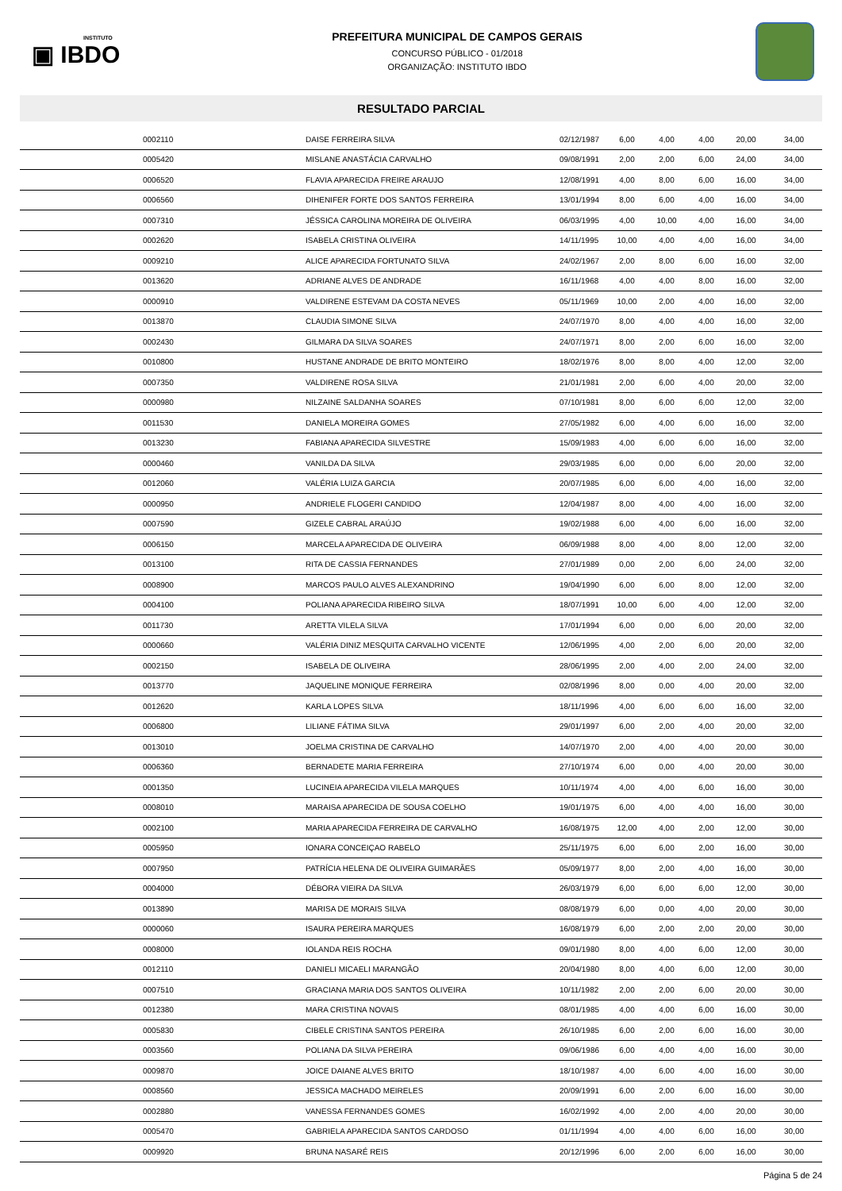INSTITUTO
▣ IBDO
PREFEITURA MUNICIPAL DE CAMPOS GERAIS
CONCURSO PÚBLICO - 01/2018
ORGANIZAÇÃO: INSTITUTO IBDO
RESULTADO PARCIAL
| | 0002110 | DAISE FERREIRA SILVA | 02/12/1987 | 6,00 | 4,00 | 4,00 | 20,00 | 34,00 |
| | 0005420 | MISLANE ANASTÁCIA CARVALHO | 09/08/1991 | 2,00 | 2,00 | 6,00 | 24,00 | 34,00 |
| | 0006520 | FLAVIA APARECIDA FREIRE ARAUJO | 12/08/1991 | 4,00 | 8,00 | 6,00 | 16,00 | 34,00 |
| | 0006560 | DIHENIFER FORTE DOS SANTOS FERREIRA | 13/01/1994 | 8,00 | 6,00 | 4,00 | 16,00 | 34,00 |
| | 0007310 | JÉSSICA CAROLINA MOREIRA DE OLIVEIRA | 06/03/1995 | 4,00 | 10,00 | 4,00 | 16,00 | 34,00 |
| | 0002620 | ISABELA CRISTINA OLIVEIRA | 14/11/1995 | 10,00 | 4,00 | 4,00 | 16,00 | 34,00 |
| | 0009210 | ALICE APARECIDA FORTUNATO SILVA | 24/02/1967 | 2,00 | 8,00 | 6,00 | 16,00 | 32,00 |
| | 0013620 | ADRIANE ALVES DE ANDRADE | 16/11/1968 | 4,00 | 4,00 | 8,00 | 16,00 | 32,00 |
| | 0000910 | VALDIRENE ESTEVAM DA COSTA NEVES | 05/11/1969 | 10,00 | 2,00 | 4,00 | 16,00 | 32,00 |
| | 0013870 | CLAUDIA SIMONE SILVA | 24/07/1970 | 8,00 | 4,00 | 4,00 | 16,00 | 32,00 |
| | 0002430 | GILMARA DA SILVA SOARES | 24/07/1971 | 8,00 | 2,00 | 6,00 | 16,00 | 32,00 |
| | 0010800 | HUSTANE ANDRADE DE BRITO MONTEIRO | 18/02/1976 | 8,00 | 8,00 | 4,00 | 12,00 | 32,00 |
| | 0007350 | VALDIRENE ROSA SILVA | 21/01/1981 | 2,00 | 6,00 | 4,00 | 20,00 | 32,00 |
| | 0000980 | NILZAINE SALDANHA SOARES | 07/10/1981 | 8,00 | 6,00 | 6,00 | 12,00 | 32,00 |
| | 0011530 | DANIELA MOREIRA GOMES | 27/05/1982 | 6,00 | 4,00 | 6,00 | 16,00 | 32,00 |
| | 0013230 | FABIANA APARECIDA SILVESTRE | 15/09/1983 | 4,00 | 6,00 | 6,00 | 16,00 | 32,00 |
| | 0000460 | VANILDA DA SILVA | 29/03/1985 | 6,00 | 0,00 | 6,00 | 20,00 | 32,00 |
| | 0012060 | VALÉRIA LUIZA GARCIA | 20/07/1985 | 6,00 | 6,00 | 4,00 | 16,00 | 32,00 |
| | 0000950 | ANDRIELE FLOGERI CANDIDO | 12/04/1987 | 8,00 | 4,00 | 4,00 | 16,00 | 32,00 |
| | 0007590 | GIZELE CABRAL ARAÚJO | 19/02/1988 | 6,00 | 4,00 | 6,00 | 16,00 | 32,00 |
| | 0006150 | MARCELA APARECIDA DE OLIVEIRA | 06/09/1988 | 8,00 | 4,00 | 8,00 | 12,00 | 32,00 |
| | 0013100 | RITA DE CASSIA FERNANDES | 27/01/1989 | 0,00 | 2,00 | 6,00 | 24,00 | 32,00 |
| | 0008900 | MARCOS PAULO ALVES ALEXANDRINO | 19/04/1990 | 6,00 | 6,00 | 8,00 | 12,00 | 32,00 |
| | 0004100 | POLIANA APARECIDA RIBEIRO SILVA | 18/07/1991 | 10,00 | 6,00 | 4,00 | 12,00 | 32,00 |
| | 0011730 | ARETTA VILELA SILVA | 17/01/1994 | 6,00 | 0,00 | 6,00 | 20,00 | 32,00 |
| | 0000660 | VALÉRIA DINIZ MESQUITA CARVALHO VICENTE | 12/06/1995 | 4,00 | 2,00 | 6,00 | 20,00 | 32,00 |
| | 0002150 | ISABELA DE OLIVEIRA | 28/06/1995 | 2,00 | 4,00 | 2,00 | 24,00 | 32,00 |
| | 0013770 | JAQUELINE MONIQUE FERREIRA | 02/08/1996 | 8,00 | 0,00 | 4,00 | 20,00 | 32,00 |
| | 0012620 | KARLA LOPES SILVA | 18/11/1996 | 4,00 | 6,00 | 6,00 | 16,00 | 32,00 |
| | 0006800 | LILIANE FÁTIMA SILVA | 29/01/1997 | 6,00 | 2,00 | 4,00 | 20,00 | 32,00 |
| | 0013010 | JOELMA CRISTINA DE CARVALHO | 14/07/1970 | 2,00 | 4,00 | 4,00 | 20,00 | 30,00 |
| | 0006360 | BERNADETE MARIA FERREIRA | 27/10/1974 | 6,00 | 0,00 | 4,00 | 20,00 | 30,00 |
| | 0001350 | LUCINEIA APARECIDA VILELA MARQUES | 10/11/1974 | 4,00 | 4,00 | 6,00 | 16,00 | 30,00 |
| | 0008010 | MARAISA APARECIDA DE SOUSA COELHO | 19/01/1975 | 6,00 | 4,00 | 4,00 | 16,00 | 30,00 |
| | 0002100 | MARIA APARECIDA FERREIRA DE CARVALHO | 16/08/1975 | 12,00 | 4,00 | 2,00 | 12,00 | 30,00 |
| | 0005950 | IONARA CONCEIÇAO RABELO | 25/11/1975 | 6,00 | 6,00 | 2,00 | 16,00 | 30,00 |
| | 0007950 | PATRÍCIA HELENA DE OLIVEIRA GUIMARÃES | 05/09/1977 | 8,00 | 2,00 | 4,00 | 16,00 | 30,00 |
| | 0004000 | DÉBORA VIEIRA DA SILVA | 26/03/1979 | 6,00 | 6,00 | 6,00 | 12,00 | 30,00 |
| | 0013890 | MARISA DE MORAIS SILVA | 08/08/1979 | 6,00 | 0,00 | 4,00 | 20,00 | 30,00 |
| | 0000060 | ISAURA PEREIRA MARQUES | 16/08/1979 | 6,00 | 2,00 | 2,00 | 20,00 | 30,00 |
| | 0008000 | IOLANDA REIS ROCHA | 09/01/1980 | 8,00 | 4,00 | 6,00 | 12,00 | 30,00 |
| | 0012110 | DANIELI MICAELI MARANGÃO | 20/04/1980 | 8,00 | 4,00 | 6,00 | 12,00 | 30,00 |
| | 0007510 | GRACIANA MARIA DOS SANTOS OLIVEIRA | 10/11/1982 | 2,00 | 2,00 | 6,00 | 20,00 | 30,00 |
| | 0012380 | MARA CRISTINA NOVAIS | 08/01/1985 | 4,00 | 4,00 | 6,00 | 16,00 | 30,00 |
| | 0005830 | CIBELE CRISTINA SANTOS PEREIRA | 26/10/1985 | 6,00 | 2,00 | 6,00 | 16,00 | 30,00 |
| | 0003560 | POLIANA DA SILVA PEREIRA | 09/06/1986 | 6,00 | 4,00 | 4,00 | 16,00 | 30,00 |
| | 0009870 | JOICE DAIANE ALVES BRITO | 18/10/1987 | 4,00 | 6,00 | 4,00 | 16,00 | 30,00 |
| | 0008560 | JESSICA MACHADO MEIRELES | 20/09/1991 | 6,00 | 2,00 | 6,00 | 16,00 | 30,00 |
| | 0002880 | VANESSA FERNANDES GOMES | 16/02/1992 | 4,00 | 2,00 | 4,00 | 20,00 | 30,00 |
| | 0005470 | GABRIELA APARECIDA SANTOS CARDOSO | 01/11/1994 | 4,00 | 4,00 | 6,00 | 16,00 | 30,00 |
| | 0009920 | BRUNA NASARÉ REIS | 20/12/1996 | 6,00 | 2,00 | 6,00 | 16,00 | 30,00 |
Página 5 de 24